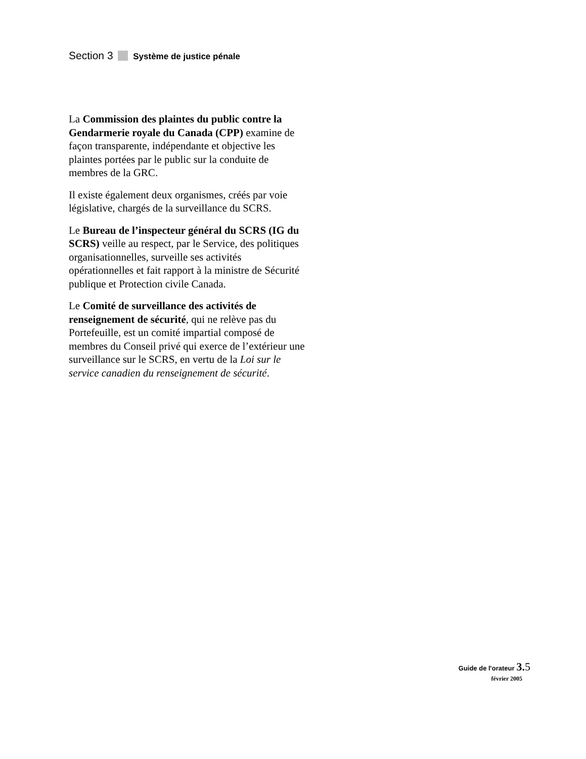Section 3 Système de justice pénale
La Commission des plaintes du public contre la Gendarmerie royale du Canada (CPP) examine de façon transparente, indépendante et objective les plaintes portées par le public sur la conduite de membres de la GRC.
Il existe également deux organismes, créés par voie législative, chargés de la surveillance du SCRS.
Le Bureau de l’inspecteur général du SCRS (IG du SCRS) veille au respect, par le Service, des politiques organisationnelles, surveille ses activités opérationnelles et fait rapport à la ministre de Sécurité publique et Protection civile Canada.
Le Comité de surveillance des activités de renseignement de sécurité, qui ne relève pas du Portefeuille, est un comité impartial composé de membres du Conseil privé qui exerce de l’extérieur une surveillance sur le SCRS, en vertu de la Loi sur le service canadien du renseignement de sécurité.
Guide de l'orateur 3. 5
février 2005